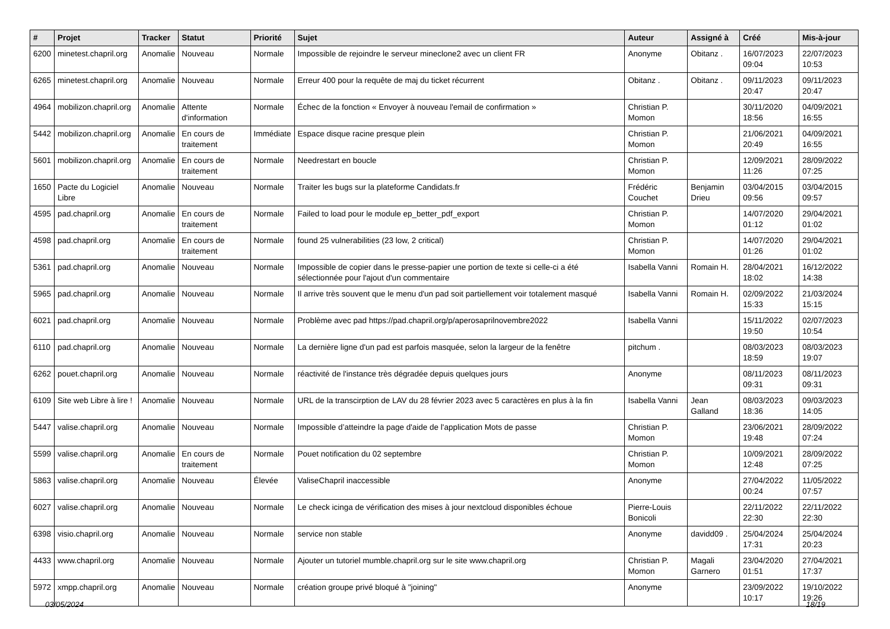| # | Projet | Tracker | Statut | Priorité | Sujet | Auteur | Assigné à | Créé | Mis-à-jour |
| --- | --- | --- | --- | --- | --- | --- | --- | --- | --- |
| 6200 | minetest.chapril.org | Anomalie | Nouveau | Normale | Impossible de rejoindre le serveur mineclone2 avec un client FR | Anonyme | Obitanz . | 16/07/2023 09:04 | 22/07/2023 10:53 |
| 6265 | minetest.chapril.org | Anomalie | Nouveau | Normale | Erreur 400 pour la requête de maj du ticket récurrent | Obitanz . | Obitanz . | 09/11/2023 20:47 | 09/11/2023 20:47 |
| 4964 | mobilizon.chapril.org | Anomalie | Attente d'information | Normale | Échec de la fonction « Envoyer à nouveau l'email de confirmation » | Christian P. Momon | | 30/11/2020 18:56 | 04/09/2021 16:55 |
| 5442 | mobilizon.chapril.org | Anomalie | En cours de traitement | Immédiate | Espace disque racine presque plein | Christian P. Momon | | 21/06/2021 20:49 | 04/09/2021 16:55 |
| 5601 | mobilizon.chapril.org | Anomalie | En cours de traitement | Normale | Needrestart en boucle | Christian P. Momon | | 12/09/2021 11:26 | 28/09/2022 07:25 |
| 1650 | Pacte du Logiciel Libre | Anomalie | Nouveau | Normale | Traiter les bugs sur la plateforme Candidats.fr | Frédéric Couchet | Benjamin Drieu | 03/04/2015 09:56 | 03/04/2015 09:57 |
| 4595 | pad.chapril.org | Anomalie | En cours de traitement | Normale | Failed to load pour le module ep_better_pdf_export | Christian P. Momon | | 14/07/2020 01:12 | 29/04/2021 01:02 |
| 4598 | pad.chapril.org | Anomalie | En cours de traitement | Normale | found 25 vulnerabilities (23 low, 2 critical) | Christian P. Momon | | 14/07/2020 01:26 | 29/04/2021 01:02 |
| 5361 | pad.chapril.org | Anomalie | Nouveau | Normale | Impossible de copier dans le presse-papier une portion de texte si celle-ci a été sélectionnée pour l'ajout d'un commentaire | Isabella Vanni | Romain H. | 28/04/2021 18:02 | 16/12/2022 14:38 |
| 5965 | pad.chapril.org | Anomalie | Nouveau | Normale | Il arrive très souvent que le menu d'un pad soit partiellement voir totalement masqué | Isabella Vanni | Romain H. | 02/09/2022 15:33 | 21/03/2024 15:15 |
| 6021 | pad.chapril.org | Anomalie | Nouveau | Normale | Problème avec pad https://pad.chapril.org/p/aperosaprilnovembre2022 | Isabella Vanni | | 15/11/2022 19:50 | 02/07/2023 10:54 |
| 6110 | pad.chapril.org | Anomalie | Nouveau | Normale | La dernière ligne d'un pad est parfois masquée, selon la largeur de la fenêtre | pitchum . | | 08/03/2023 18:59 | 08/03/2023 19:07 |
| 6262 | pouet.chapril.org | Anomalie | Nouveau | Normale | réactivité de l'instance très dégradée depuis quelques jours | Anonyme | | 08/11/2023 09:31 | 08/11/2023 09:31 |
| 6109 | Site web Libre à lire ! | Anomalie | Nouveau | Normale | URL de la transcirption de LAV du 28 février 2023 avec 5 caractères en plus à la fin | Isabella Vanni | Jean Galland | 08/03/2023 18:36 | 09/03/2023 14:05 |
| 5447 | valise.chapril.org | Anomalie | Nouveau | Normale | Impossible d’atteindre la page d'aide de l'application Mots de passe | Christian P. Momon | | 23/06/2021 19:48 | 28/09/2022 07:24 |
| 5599 | valise.chapril.org | Anomalie | En cours de traitement | Normale | Pouet notification du 02 septembre | Christian P. Momon | | 10/09/2021 12:48 | 28/09/2022 07:25 |
| 5863 | valise.chapril.org | Anomalie | Nouveau | Élevée | ValiseChapril inaccessible | Anonyme | | 27/04/2022 00:24 | 11/05/2022 07:57 |
| 6027 | valise.chapril.org | Anomalie | Nouveau | Normale | Le check icinga de vérification des mises à jour nextcloud disponibles échoue | Pierre-Louis Bonicoli | | 22/11/2022 22:30 | 22/11/2022 22:30 |
| 6398 | visio.chapril.org | Anomalie | Nouveau | Normale | service non stable | Anonyme | davidd09 . | 25/04/2024 17:31 | 25/04/2024 20:23 |
| 4433 | www.chapril.org | Anomalie | Nouveau | Normale | Ajouter un tutoriel mumble.chapril.org sur le site www.chapril.org | Christian P. Momon | Magali Garnero | 23/04/2020 01:51 | 27/04/2021 17:37 |
| 5972 | xmpp.chapril.org | Anomalie | Nouveau | Normale | création groupe privé bloqué à "joining" | Anonyme | | 23/09/2022 10:17 | 19/10/2022 19:26 |
03/05/2024 18/19